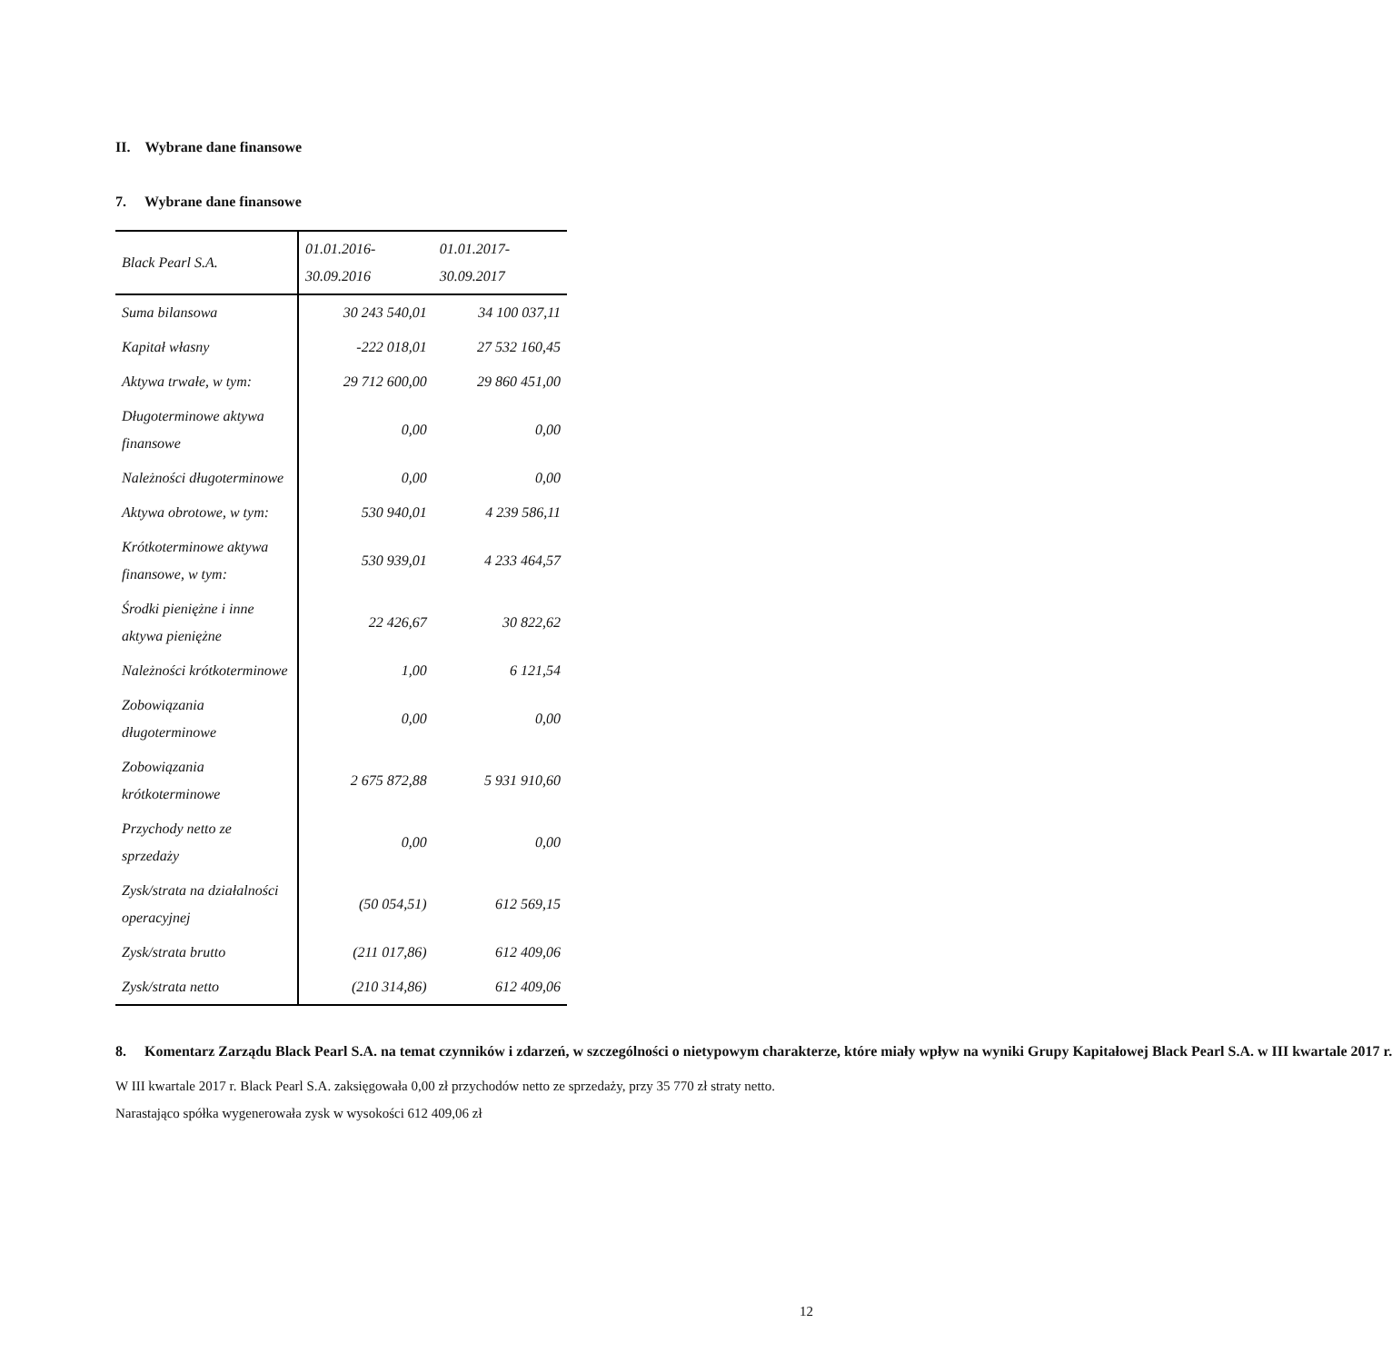II. Wybrane dane finansowe
7. Wybrane dane finansowe
| Black Pearl S.A. | 01.01.2016- 30.09.2016 | 01.01.2017- 30.09.2017 |
| --- | --- | --- |
| Suma bilansowa | 30 243 540,01 | 34 100 037,11 |
| Kapitał własny | -222 018,01 | 27 532 160,45 |
| Aktywa trwałe, w tym: | 29 712 600,00 | 29 860 451,00 |
| Długoterminowe aktywa finansowe | 0,00 | 0,00 |
| Należności długoterminowe | 0,00 | 0,00 |
| Aktywa obrotowe, w tym: | 530 940,01 | 4 239 586,11 |
| Krótkoterminowe aktywa finansowe, w tym: | 530 939,01 | 4 233 464,57 |
| Środki pieniężne i inne aktywa pieniężne | 22 426,67 | 30 822,62 |
| Należności krótkoterminowe | 1,00 | 6 121,54 |
| Zobowiązania długoterminowe | 0,00 | 0,00 |
| Zobowiązania krótkoterminowe | 2 675 872,88 | 5 931 910,60 |
| Przychody netto ze sprzedaży | 0,00 | 0,00 |
| Zysk/strata na działalności operacyjnej | (50 054,51) | 612 569,15 |
| Zysk/strata brutto | (211 017,86) | 612 409,06 |
| Zysk/strata netto | (210 314,86) | 612 409,06 |
8. Komentarz Zarządu Black Pearl S.A. na temat czynników i zdarzeń, w szczególności o nietypowym charakterze, które miały wpływ na wyniki Grupy Kapitałowej Black Pearl S.A. w III kwartale 2017 r.
W III kwartale 2017 r. Black Pearl S.A. zaksięgowała 0,00 zł przychodów netto ze sprzedaży, przy 35 770 zł straty netto. Narastająco spółka wygenerowała zysk w wysokości 612 409,06 zł
12